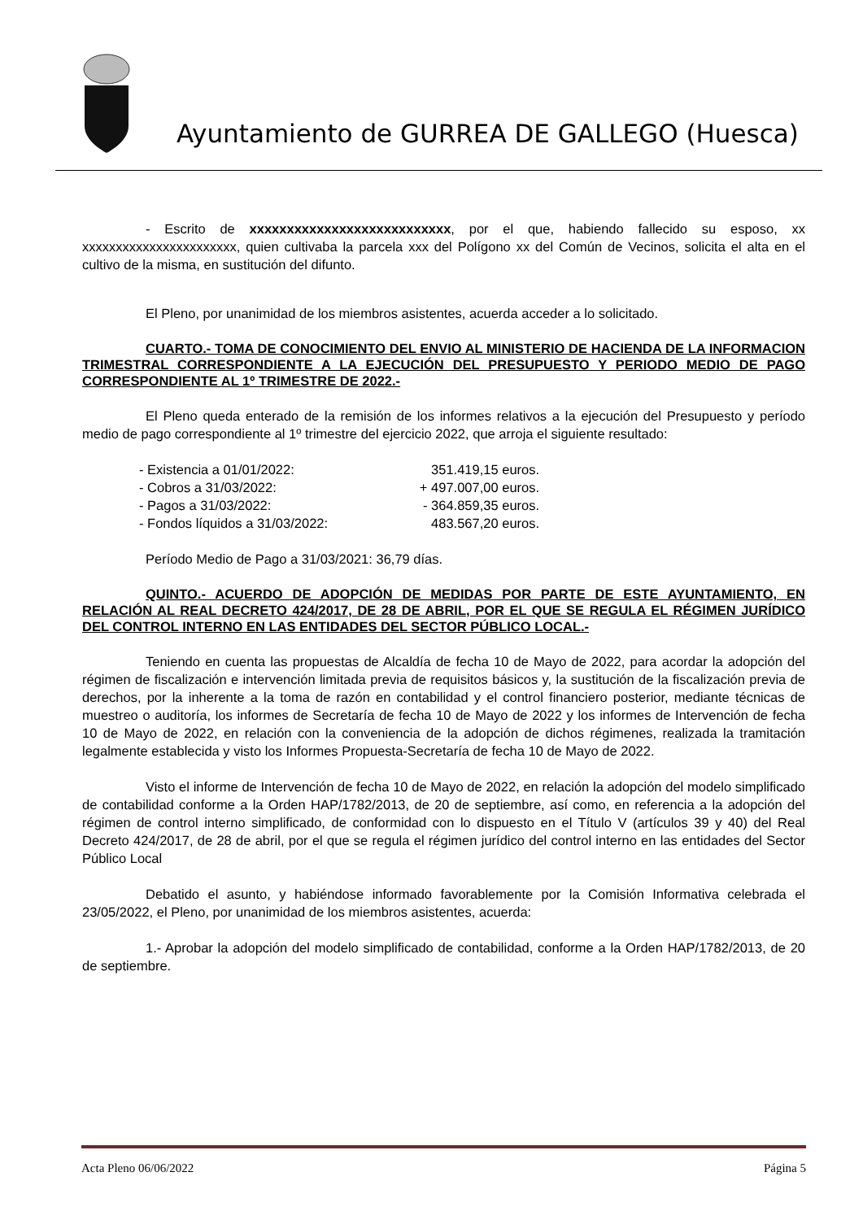Ayuntamiento de GURREA DE GALLEGO (Huesca)
- Escrito de xxxxxxxxxxxxxxxxxxxxxxxxxxx, por el que, habiendo fallecido su esposo, xx xxxxxxxxxxxxxxxxxxxxxxx, quien cultivaba la parcela xxx del Polígono xx del Común de Vecinos, solicita el alta en el cultivo de la misma, en sustitución del difunto.
El Pleno, por unanimidad de los miembros asistentes, acuerda acceder a lo solicitado.
CUARTO.- TOMA DE CONOCIMIENTO DEL ENVIO AL MINISTERIO DE HACIENDA DE LA INFORMACION TRIMESTRAL CORRESPONDIENTE A LA EJECUCIÓN DEL PRESUPUESTO Y PERIODO MEDIO DE PAGO CORRESPONDIENTE AL 1º TRIMESTRE DE 2022.-
El Pleno queda enterado de la remisión de los informes relativos a la ejecución del Presupuesto y período medio de pago correspondiente al 1º trimestre del ejercicio 2022, que arroja el siguiente resultado:
| - Existencia a 01/01/2022: | 351.419,15 euros. |
| - Cobros a 31/03/2022: | + 497.007,00 euros. |
| - Pagos a 31/03/2022: | - 364.859,35 euros. |
| - Fondos líquidos a 31/03/2022: | 483.567,20 euros. |
Período Medio de Pago a 31/03/2021: 36,79 días.
QUINTO.- ACUERDO DE ADOPCIÓN DE MEDIDAS POR PARTE DE ESTE AYUNTAMIENTO, EN RELACIÓN AL REAL DECRETO 424/2017, DE 28 DE ABRIL, POR EL QUE SE REGULA EL RÉGIMEN JURÍDICO DEL CONTROL INTERNO EN LAS ENTIDADES DEL SECTOR PÚBLICO LOCAL.-
Teniendo en cuenta las propuestas de Alcaldía de fecha 10 de Mayo de 2022, para acordar la adopción del régimen de fiscalización e intervención limitada previa de requisitos básicos y, la sustitución de la fiscalización previa de derechos, por la inherente a la toma de razón en contabilidad y el control financiero posterior, mediante técnicas de muestreo o auditoría, los informes de Secretaría de fecha 10 de Mayo de 2022 y los informes de Intervención de fecha 10 de Mayo de 2022, en relación con la conveniencia de la adopción de dichos régimenes, realizada la tramitación legalmente establecida y visto los Informes Propuesta-Secretaría de fecha 10 de Mayo de 2022.
Visto el informe de Intervención de fecha 10 de Mayo de 2022, en relación la adopción del modelo simplificado de contabilidad conforme a la Orden HAP/1782/2013, de 20 de septiembre, así como, en referencia a la adopción del régimen de control interno simplificado, de conformidad con lo dispuesto en el Título V (artículos 39 y 40) del Real Decreto 424/2017, de 28 de abril, por el que se regula el régimen jurídico del control interno en las entidades del Sector Público Local
Debatido el asunto, y habiéndose informado favorablemente por la Comisión Informativa celebrada el 23/05/2022, el Pleno, por unanimidad de los miembros asistentes, acuerda:
1.- Aprobar la adopción del modelo simplificado de contabilidad, conforme a la Orden HAP/1782/2013, de 20 de septiembre.
Acta Pleno 06/06/2022 Página 5